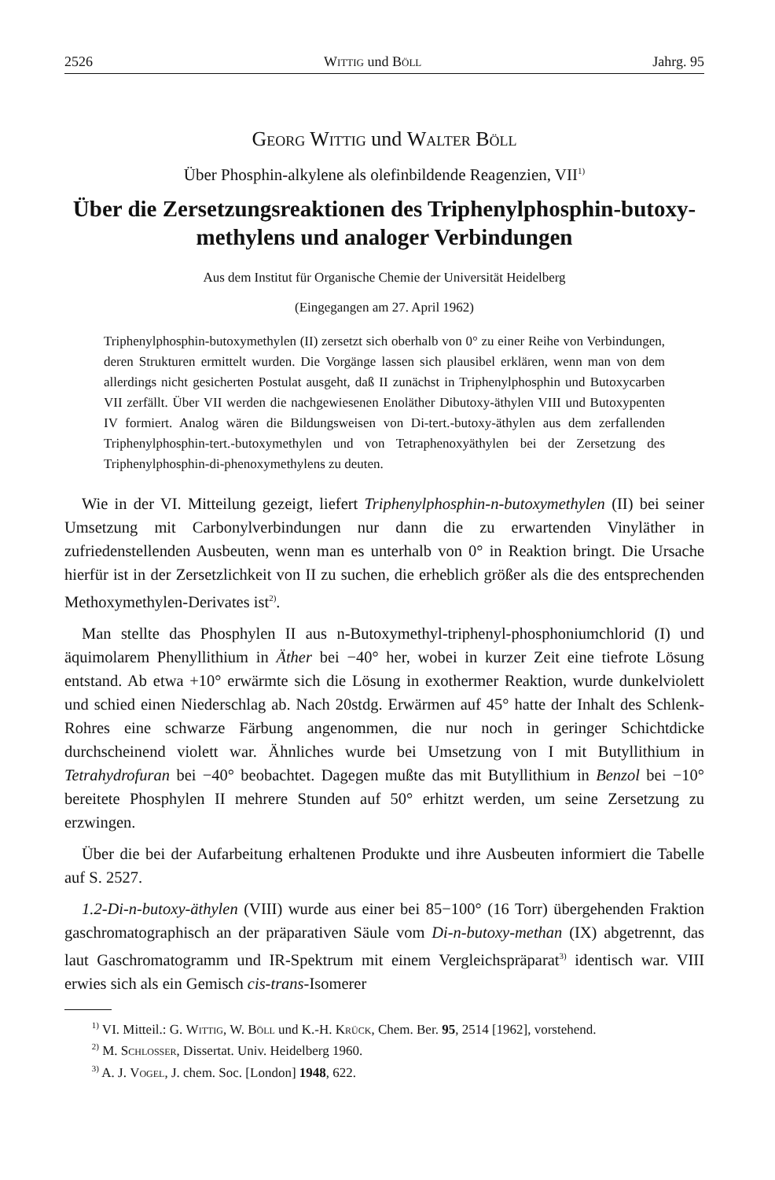2526 Wittig und Böll Jahrg. 95
Georg Wittig und Walter Böll
Über Phosphin-alkylene als olefinbildende Reagenzien, VII<sup>1)</sup>
Über die Zersetzungsreaktionen des Triphenylphosphin-butoxy-
methylens und analoger Verbindungen
Aus dem Institut für Organische Chemie der Universität Heidelberg
(Eingegangen am 27. April 1962)
Triphenylphosphin-butoxymethylen (II) zersetzt sich oberhalb von 0° zu einer Reihe von Verbindungen, deren Strukturen ermittelt wurden. Die Vorgänge lassen sich plausibel erklären, wenn man von dem allerdings nicht gesicherten Postulat ausgeht, daß II zunächst in Triphenylphosphin und Butoxycarben VII zerfällt. Über VII werden die nachgewiesenen Enoläther Dibutoxy-äthylen VIII und Butoxypenten IV formiert. Analog wären die Bildungsweisen von Di-tert.-butoxy-äthylen aus dem zerfallenden Triphenylphosphin-tert.-butoxymethylen und von Tetraphenoxyäthylen bei der Zersetzung des Triphenylphosphin-di-phenoxymethylens zu deuten.
Wie in der VI. Mitteilung gezeigt, liefert Triphenylphosphin-n-butoxymethylen (II) bei seiner Umsetzung mit Carbonylverbindungen nur dann die zu erwartenden Vinyläther in zufriedenstellenden Ausbeuten, wenn man es unterhalb von 0° in Reaktion bringt. Die Ursache hierfür ist in der Zersetzlichkeit von II zu suchen, die erheblich größer als die des entsprechenden Methoxymethylen-Derivates ist<sup>2)</sup>.
Man stellte das Phosphylen II aus n-Butoxymethyl-triphenyl-phosphoniumchlorid (I) und äquimolarem Phenyllithium in Äther bei −40° her, wobei in kurzer Zeit eine tiefrote Lösung entstand. Ab etwa +10° erwärmte sich die Lösung in exothermer Reaktion, wurde dunkelviolett und schied einen Niederschlag ab. Nach 20stdg. Erwärmen auf 45° hatte der Inhalt des Schlenk-Rohres eine schwarze Färbung angenommen, die nur noch in geringer Schichtdicke durchscheinend violett war. Ähnliches wurde bei Umsetzung von I mit Butyllithium in Tetrahydrofuran bei −40° beobachtet. Dagegen mußte das mit Butyllithium in Benzol bei −10° bereitete Phosphylen II mehrere Stunden auf 50° erhitzt werden, um seine Zersetzung zu erzwingen.
Über die bei der Aufarbeitung erhaltenen Produkte und ihre Ausbeuten informiert die Tabelle auf S. 2527.
1.2-Di-n-butoxy-äthylen (VIII) wurde aus einer bei 85−100° (16 Torr) übergehenden Fraktion gaschromatographisch an der präparativen Säule vom Di-n-butoxy-methan (IX) abgetrennt, das laut Gaschromatogramm und IR-Spektrum mit einem Vergleichspräparat<sup>3)</sup> identisch war. VIII erwies sich als ein Gemisch cis-trans-Isomerer
<sup>1)</sup> VI. Mitteil.: G. Wittig, W. Böll und K.-H. Krück, Chem. Ber. 95, 2514 [1962], vorstehend.
<sup>2)</sup> M. Schlosser, Dissertat. Univ. Heidelberg 1960.
<sup>3)</sup> A. J. Vogel, J. chem. Soc. [London] 1948, 622.